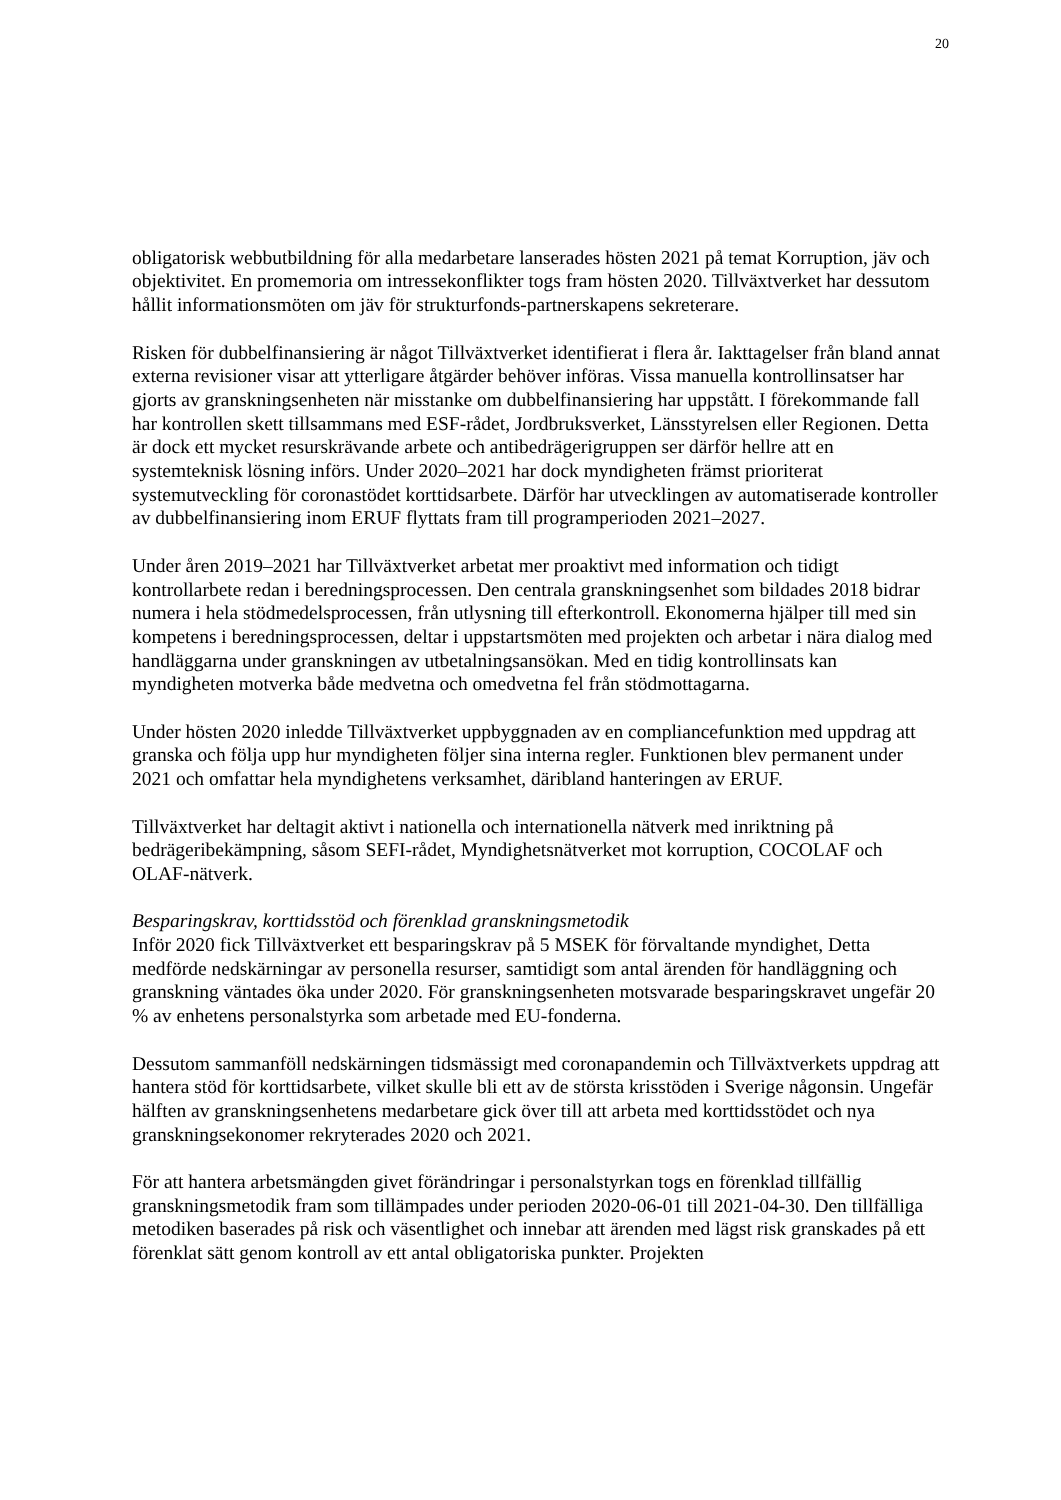20
obligatorisk webbutbildning för alla medarbetare lanserades hösten 2021 på temat Korruption, jäv och objektivitet. En promemoria om intressekonflikter togs fram hösten 2020. Tillväxtverket har dessutom hållit informationsmöten om jäv för strukturfonds-partnerskapens sekreterare.
Risken för dubbelfinansiering är något Tillväxtverket identifierat i flera år. Iakttagelser från bland annat externa revisioner visar att ytterligare åtgärder behöver införas. Vissa manuella kontrollinsatser har gjorts av granskningsenheten när misstanke om dubbelfinansiering har uppstått. I förekommande fall har kontrollen skett tillsammans med ESF-rådet, Jordbruksverket, Länsstyrelsen eller Regionen. Detta är dock ett mycket resurskrävande arbete och antibedrägerigruppen ser därför hellre att en systemteknisk lösning införs. Under 2020–2021 har dock myndigheten främst prioriterat systemutveckling för coronastödet korttidsarbete. Därför har utvecklingen av automatiserade kontroller av dubbelfinansiering inom ERUF flyttats fram till programperioden 2021–2027.
Under åren 2019–2021 har Tillväxtverket arbetat mer proaktivt med information och tidigt kontrollarbete redan i beredningsprocessen. Den centrala granskningsenhet som bildades 2018 bidrar numera i hela stödmedelsprocessen, från utlysning till efterkontroll. Ekonomerna hjälper till med sin kompetens i beredningsprocessen, deltar i uppstartsmöten med projekten och arbetar i nära dialog med handläggarna under granskningen av utbetalningsansökan. Med en tidig kontrollinsats kan myndigheten motverka både medvetna och omedvetna fel från stödmottagarna.
Under hösten 2020 inledde Tillväxtverket uppbyggnaden av en compliancefunktion med uppdrag att granska och följa upp hur myndigheten följer sina interna regler. Funktionen blev permanent under 2021 och omfattar hela myndighetens verksamhet, däribland hanteringen av ERUF.
Tillväxtverket har deltagit aktivt i nationella och internationella nätverk med inriktning på bedrägeribekämpning, såsom SEFI-rådet, Myndighetsnätverket mot korruption, COCOLAF och OLAF-nätverk.
Besparingskrav, korttidsstöd och förenklad granskningsmetodik
Inför 2020 fick Tillväxtverket ett besparingskrav på 5 MSEK för förvaltande myndighet, Detta medförde nedskärningar av personella resurser, samtidigt som antal ärenden för handläggning och granskning väntades öka under 2020. För granskningsenheten motsvarade besparingskravet ungefär 20 % av enhetens personalstyrka som arbetade med EU-fonderna.
Dessutom sammanföll nedskärningen tidsmässigt med coronapandemin och Tillväxtverkets uppdrag att hantera stöd för korttidsarbete, vilket skulle bli ett av de största krisstöden i Sverige någonsin. Ungefär hälften av granskningsenhetens medarbetare gick över till att arbeta med korttidsstödet och nya granskningsekonomer rekryterades 2020 och 2021.
För att hantera arbetsmängden givet förändringar i personalstyrkan togs en förenklad tillfällig granskningsmetodik fram som tillämpades under perioden 2020-06-01 till 2021-04-30. Den tillfälliga metodiken baserades på risk och väsentlighet och innebar att ärenden med lägst risk granskades på ett förenklat sätt genom kontroll av ett antal obligatoriska punkter. Projekten